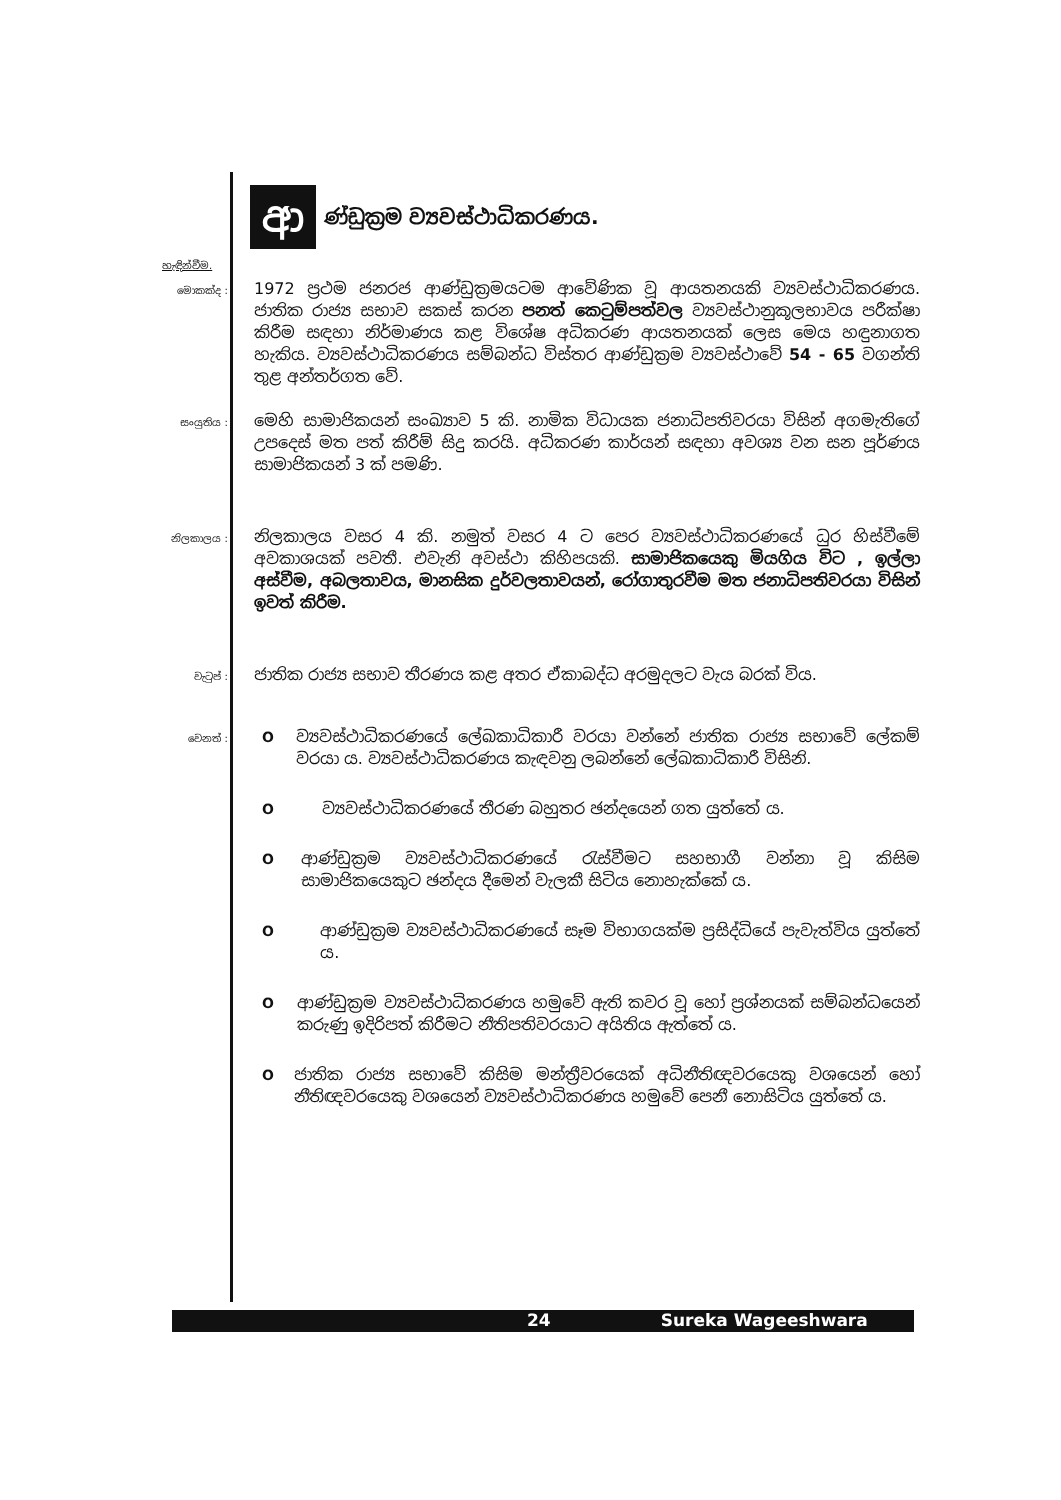ආ
ණ්ඩුක්‍රම ව්‍යවස්ථාධිකරණය.
හැඳින්වීම.
මොකක්ද :
1972 ප්‍රථම ජනරජ ආණ්ඩුක්‍රමයටම ආවේණික වූ ආයතනයකි ව්‍යවස්ථාධිකරණය. ජාතික රාජ්‍ය සභාව සකස් කරන පනත් කෙටුම්පත්වල ව්‍යවස්ථානුකූලභාවය පරීක්ෂා කිරීම සඳහා නිර්මාණය කළ විශේෂ අධිකරණ ආයතනයක් ලෙස මෙය හඳුනාගත හැකිය. ව්‍යවස්ථාධිකරණය සම්බන්ධ විස්තර ආණ්ඩුක්‍රම ව්‍යවස්ථාවේ 54 - 65 වගන්ති තුළ අන්තර්ගත වේ.
සංයුතිය :
මෙහි සාමාජිකයන් සංඛ්‍යාව 5 කි. නාමික විධායක ජනාධිපතිවරයා විසින් අගමැතිගේ උපදෙස් මත පත් කිරීම් සිදු කරයි. අධිකරණ කාර්යන් සඳහා අවශ්‍ය වන සන පූර්ණය සාමාජිකයන් 3 ක් පමණි.
නිලකාලය :
නිලකාලය වසර 4 කි. නමුත් වසර 4 ට පෙර ව්‍යවස්ථාධිකරණයේ ධුර හිස්වීමේ අවකාශයක් පවතී. එවැනි අවස්ථා කිහිපයකි. සාමාජිකයෙකු මියගිය විට , ඉල්ලා අස්වීම, අබලතාවය, මානසික දුර්වලතාවයන්, රෝගාතුරවීම මත ජනාධිපතිවරයා විසින් ඉවත් කිරීම.
වැටුප් :
ජාතික රාජ්‍ය සභාව තීරණය කළ අතර ඒකාබද්ධ අරමුදලට වැය බරක් විය.
වෙනත් :
Oව්‍යවස්ථාධිකරණයේ ලේඛකාධිකාරී වරයා වන්නේ ජාතික රාජ්‍ය සභාවේ ලේකම් වරයා ය. ව්‍යවස්ථාධිකරණය කැඳවනු ලබන්නේ ලේඛකාධිකාරී විසිනි.
Oව්‍යවස්ථාධිකරණයේ තීරණ බහුතර ඡන්දයෙන් ගත යුත්තේ ය.
Oආණ්ඩුක්‍රම ව්‍යවස්ථාධිකරණයේ රැස්වීමට සහභාගී වන්නා වූ කිසිම සාමාජිකයෙකුට ඡන්දය දීමෙන් වැලකී සිටිය නොහැක්කේ ය.
Oආණ්ඩුක්‍රම ව්‍යවස්ථාධිකරණයේ සෑම විභාගයක්ම ප්‍රසිද්ධියේ පැවැත්විය යුත්තේ ය.
Oආණ්ඩුක්‍රම ව්‍යවස්ථාධිකරණය හමුවේ ඇති කවර වූ හෝ ප්‍රශ්නයක් සම්බන්ධයෙන් කරුණු ඉදිරිපත් කිරීමට නීතිපතිවරයාට අයිතිය ඇත්තේ ය.
Oජාතික රාජ්‍ය සභාවේ කිසිම මන්ත්‍රීවරයෙක් අධිනීතිඥවරයෙකු වශයෙන් හෝ නීතිඥවරයෙකු වශයෙන් ව්‍යවස්ථාධිකරණය හමුවේ පෙනී නොසිටිය යුත්තේ ය.
24 Sureka Wageeshwara